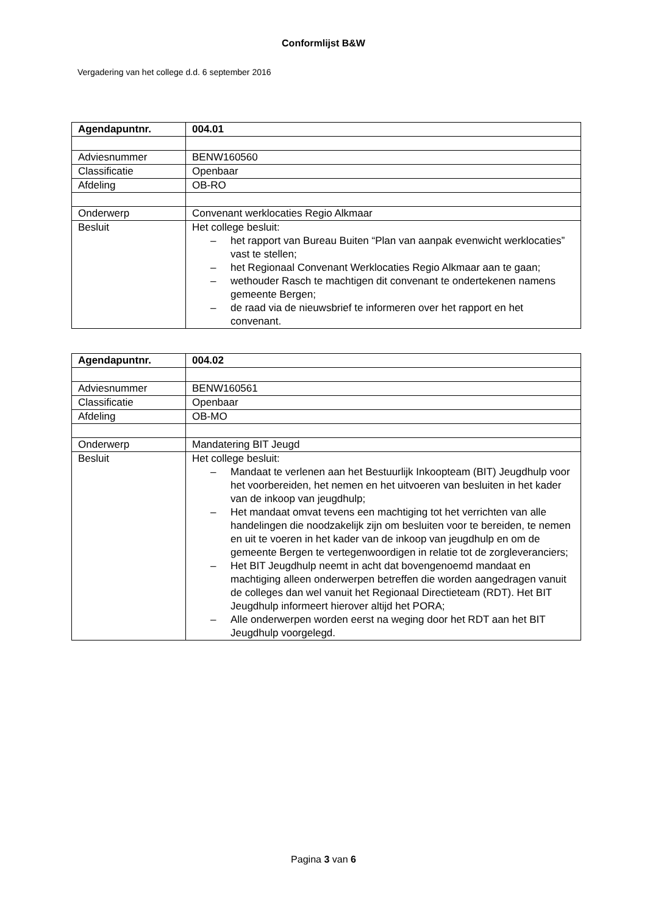Conformlijst B&W
Vergadering van het college d.d. 6 september 2016
| Agendapuntnr. | 004.01 |
| --- | --- |
| Adviesnummer | BENW160560 |
| Classificatie | Openbaar |
| Afdeling | OB-RO |
| Onderwerp | Convenant werklocaties Regio Alkmaar |
| Besluit | Het college besluit: – het rapport van Bureau Buiten “Plan van aanpak evenwicht werklocaties” vast te stellen; – het Regionaal Convenant Werklocaties Regio Alkmaar aan te gaan; – wethouder Rasch te machtigen dit convenant te ondertekenen namens gemeente Bergen; – de raad via de nieuwsbrief te informeren over het rapport en het convenant. |
| Agendapuntnr. | 004.02 |
| --- | --- |
| Adviesnummer | BENW160561 |
| Classificatie | Openbaar |
| Afdeling | OB-MO |
| Onderwerp | Mandatering BIT Jeugd |
| Besluit | Het college besluit: – Mandaat te verlenen aan het Bestuurlijk Inkoopteam (BIT) Jeugdhulp voor het voorbereiden, het nemen en het uitvoeren van besluiten in het kader van de inkoop van jeugdhulp; – Het mandaat omvat tevens een machtiging tot het verrichten van alle handelingen die noodzakelijk zijn om besluiten voor te bereiden, te nemen en uit te voeren in het kader van de inkoop van jeugdhulp en om de gemeente Bergen te vertegenwoordigen in relatie tot de zorgleveranciers; – Het BIT Jeugdhulp neemt in acht dat bovengenoemd mandaat en machtiging alleen onderwerpen betreffen die worden aangedragen vanuit de colleges dan wel vanuit het Regionaal Directieteam (RDT). Het BIT Jeugdhulp informeert hierover altijd het PORA; – Alle onderwerpen worden eerst na weging door het RDT aan het BIT Jeugdhulp voorgelegd. |
Pagina 3 van 6